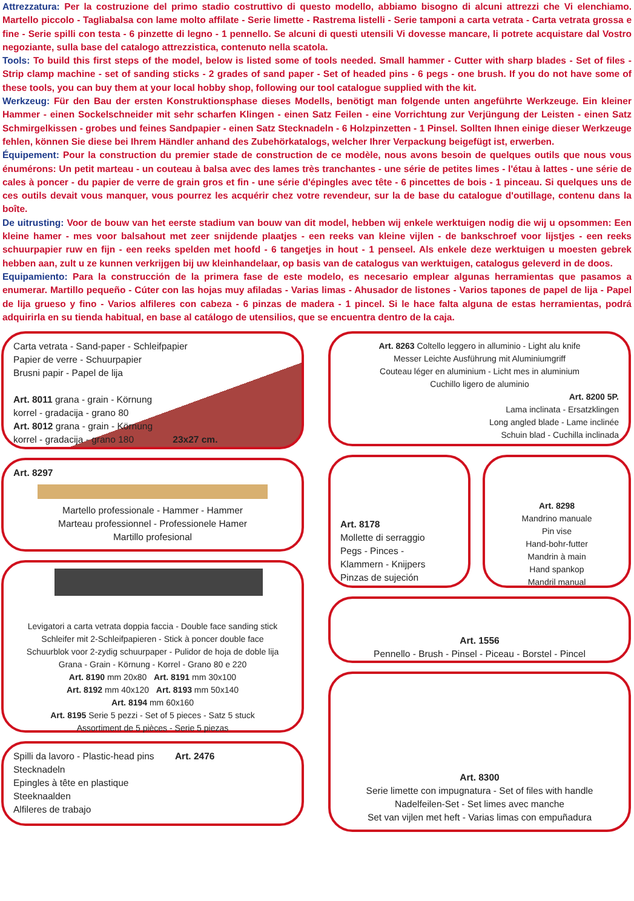Attrezzatura: Per la costruzione del primo stadio costruttivo di questo modello, abbiamo bisogno di alcuni attrezzi che Vi elenchiamo. Martello piccolo - Tagliabalsa con lame molto affilate - Serie limette - Rastrema listelli - Serie tamponi a carta vetrata - Carta vetrata grossa e fine - Serie spilli con testa - 6 pinzette di legno - 1 pennello. Se alcuni di questi utensili Vi dovesse mancare, li potrete acquistare dal Vostro negoziante, sulla base del catalogo attrezzistica, contenuto nella scatola.
Tools: To build this first steps of the model, below is listed some of tools needed. Small hammer - Cutter with sharp blades - Set of files - Strip clamp machine - set of sanding sticks - 2 grades of sand paper - Set of headed pins - 6 pegs - one brush. If you do not have some of these tools, you can buy them at your local hobby shop, following our tool catalogue supplied with the kit.
Werkzeug: Für den Bau der ersten Konstruktionsphase dieses Modells, benötigt man folgende unten angeführte Werkzeuge. Ein kleiner Hammer - einen Sockelschneider mit sehr scharfen Klingen - einen Satz Feilen - eine Vorrichtung zur Verjüngung der Leisten - einen Satz Schmirgelkissen - grobes und feines Sandpapier - einen Satz Stecknadeln - 6 Holzpinzetten - 1 Pinsel. Sollten Ihnen einige dieser Werkzeuge fehlen, können Sie diese bei Ihrem Händler anhand des Zubehörkatalogs, welcher Ihrer Verpackung beigefügt ist, erwerben.
Équipement: Pour la construction du premier stade de construction de ce modèle, nous avons besoin de quelques outils que nous vous énumérons: Un petit marteau - un couteau à balsa avec des lames très tranchantes - une série de petites limes - l'étau à lattes - une série de cales à poncer - du papier de verre de grain gros et fin - une série d'épingles avec tête - 6 pincettes de bois - 1 pinceau. Si quelques uns de ces outils devait vous manquer, vous pourrez les acquérir chez votre revendeur, sur la de base du catalogue d'outillage, contenu dans la boîte.
De uitrusting: Voor de bouw van het eerste stadium van bouw van dit model, hebben wij enkele werktuigen nodig die wij u opsommen: Een kleine hamer - mes voor balsahout met zeer snijdende plaatjes - een reeks van kleine vijlen - de bankschroef voor lijstjes - een reeks schuurpapier ruw en fijn - een reeks spelden met hoofd - 6 tangetjes in hout - 1 penseel. Als enkele deze werktuigen u moesten gebrek hebben aan, zult u ze kunnen verkrijgen bij uw kleinhandelaar, op basis van de catalogus van werktuigen, catalogus geleverd in de doos.
Equipamiento: Para la construcción de la primera fase de este modelo, es necesario emplear algunas herramientas que pasamos a enumerar. Martillo pequeño - Cúter con las hojas muy afiladas - Varias limas - Ahusador de listones - Varios tapones de papel de lija - Papel de lija grueso y fino - Varios alfileres con cabeza - 6 pinzas de madera - 1 pincel. Si le hace falta alguna de estas herramientas, podrá adquirirla en su tienda habitual, en base al catálogo de utensilios, que se encuentra dentro de la caja.
Carta vetrata - Sand-paper - Schleifpapier
Papier de verre - Schuurpapier
Brusni papir - Papel de lija
Art. 8011 grana - grain - Körnung
korrel - gradacija - grano 80
Art. 8012 grana - grain - Körnung
korrel - gradacija - grano 180 23x27 cm.
Art. 8297
Martello professionale - Hammer - Hammer
Marteau professionnel - Professionele Hamer
Martillo profesional
Levigatori a carta vetrata doppia faccia - Double face sanding stick
Schleifer mit 2-Schleifpapieren - Stick à poncer double face
Schuurblok voor 2-zydig schuurpaper - Pulidor de hoja de doble lija
Grana - Grain - Körnung - Korrel - Grano 80 e 220
Art. 8190 mm 20x80 Art. 8191 mm 30x100
Art. 8192 mm 40x120 Art. 8193 mm 50x140
Art. 8194 mm 60x160
Art. 8195 Serie 5 pezzi - Set of 5 pieces - Satz 5 stuck
Assortiment de 5 pièces - Serie 5 piezas
Spilli da lavoro - Plastic-head pins Art. 2476
Stecknadeln
Epingles à tête en plastique
Steeknaalden
Alfileres de trabajo
Art. 8263 Coltello leggero in alluminio - Light alu knife
Messer Leichte Ausführung mit Aluminiumgriff
Couteau léger en aluminium - Licht mes in aluminium
Cuchillo ligero de aluminio
Art. 8200 5P.
Lama inclinata - Ersatzklingen
Long angled blade - Lame inclinée
Schuin blad - Cuchilla inclinada
Art. 8178
Mollette di serraggio
Pegs - Pinces -
Klammern - Knijpers
Pinzas de sujeción
Art. 8298
Mandrino manuale
Pin vise
Hand-bohr-futter
Mandrin à main
Hand spankop
Mandril manual
Art. 1556
Pennello - Brush - Pinsel - Piceau - Borstel - Pincel
Art. 8300
Serie limette con impugnatura - Set of files with handle
Nadelfeilen-Set - Set limes avec manche
Set van vijlen met heft - Varias limas con empuñadura